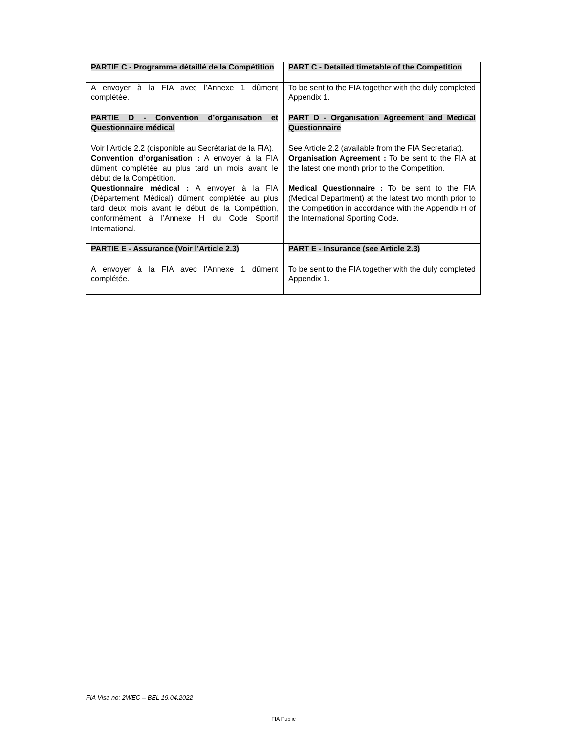| PARTIE C - Programme détaillé de la Compétition | PART C - Detailed timetable of the Competition |
| A envoyer à la FIA avec l’Annexe 1 dûment complétée. | To be sent to the FIA together with the duly completed Appendix 1. |
| PARTIE D - Convention d’organisation et Questionnaire médical | PART D - Organisation Agreement and Medical Questionnaire |
| Voir l’Article 2.2 (disponible au Secrétariat de la FIA). Convention d’organisation : A envoyer à la FIA dûment complétée au plus tard un mois avant le début de la Compétition. Questionnaire médical : A envoyer à la FIA (Département Médical) dûment complétée au plus tard deux mois avant le début de la Compétition, conformément à l’Annexe H du Code Sportif International. | See Article 2.2 (available from the FIA Secretariat). Organisation Agreement : To be sent to the FIA at the latest one month prior to the Competition. Medical Questionnaire : To be sent to the FIA (Medical Department) at the latest two month prior to the Competition in accordance with the Appendix H of the International Sporting Code. |
| PARTIE E - Assurance (Voir l’Article 2.3) | PART E - Insurance (see Article 2.3) |
| A envoyer à la FIA avec l’Annexe 1 dûment complétée. | To be sent to the FIA together with the duly completed Appendix 1. |
FIA Visa no: 2WEC – BEL 19.04.2022
FIA Public